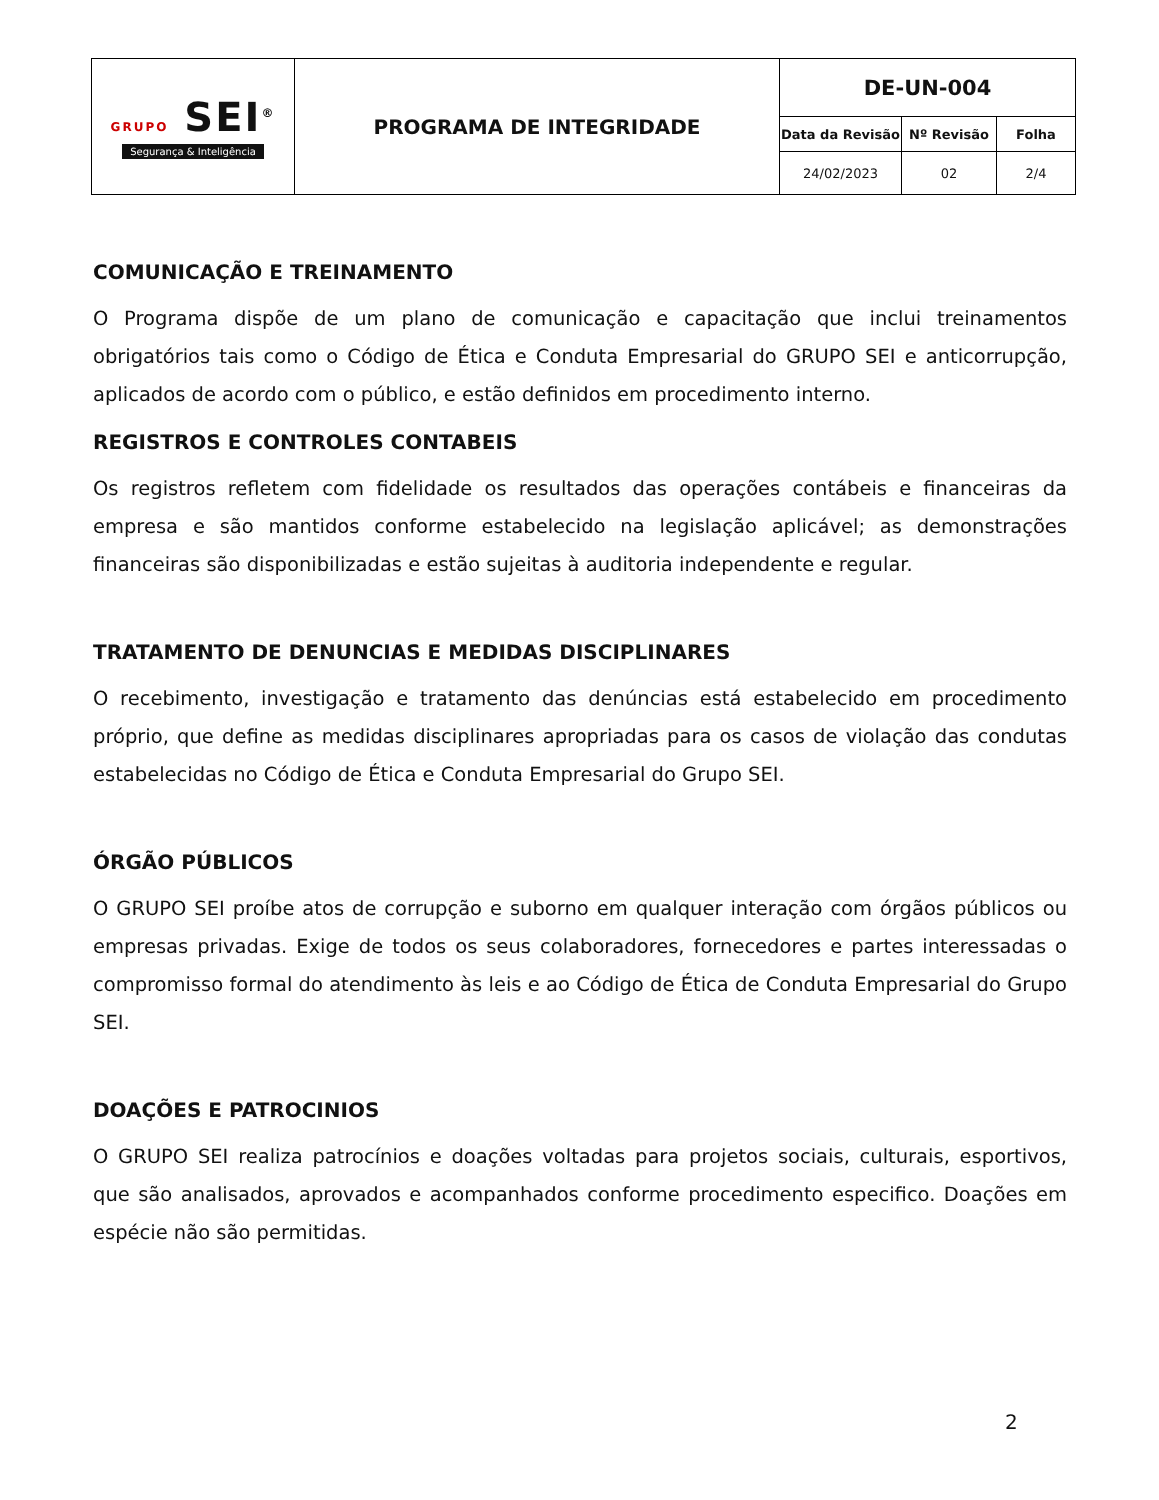| GRUPO SEI<sup>®</sup> Segurança & Inteligência | PROGRAMA DE INTEGRIDADE | DE-UN-004 |
| | | / Data da Revisão / Nº Revisão / Folha / / --- / --- / --- / / 24/02/2023 / 02 / 2/4 / |
COMUNICAÇÃO E TREINAMENTO
O Programa dispõe de um plano de comunicação e capacitação que inclui treinamentos obrigatórios tais como o Código de Ética e Conduta Empresarial do GRUPO SEI e anticorrupção, aplicados de acordo com o público, e estão definidos em procedimento interno.
REGISTROS E CONTROLES CONTABEIS
Os registros refletem com fidelidade os resultados das operações contábeis e financeiras da empresa e são mantidos conforme estabelecido na legislação aplicável; as demonstrações financeiras são disponibilizadas e estão sujeitas à auditoria independente e regular.
TRATAMENTO DE DENUNCIAS E MEDIDAS DISCIPLINARES
O recebimento, investigação e tratamento das denúncias está estabelecido em procedimento próprio, que define as medidas disciplinares apropriadas para os casos de violação das condutas estabelecidas no Código de Ética e Conduta Empresarial do Grupo SEI.
ÓRGÃO PÚBLICOS
O GRUPO SEI proíbe atos de corrupção e suborno em qualquer interação com órgãos públicos ou empresas privadas. Exige de todos os seus colaboradores, fornecedores e partes interessadas o compromisso formal do atendimento às leis e ao Código de Ética de Conduta Empresarial do Grupo SEI.
DOAÇÕES E PATROCINIOS
O GRUPO SEI realiza patrocínios e doações voltadas para projetos sociais, culturais, esportivos, que são analisados, aprovados e acompanhados conforme procedimento especifico. Doações em espécie não são permitidas.
2